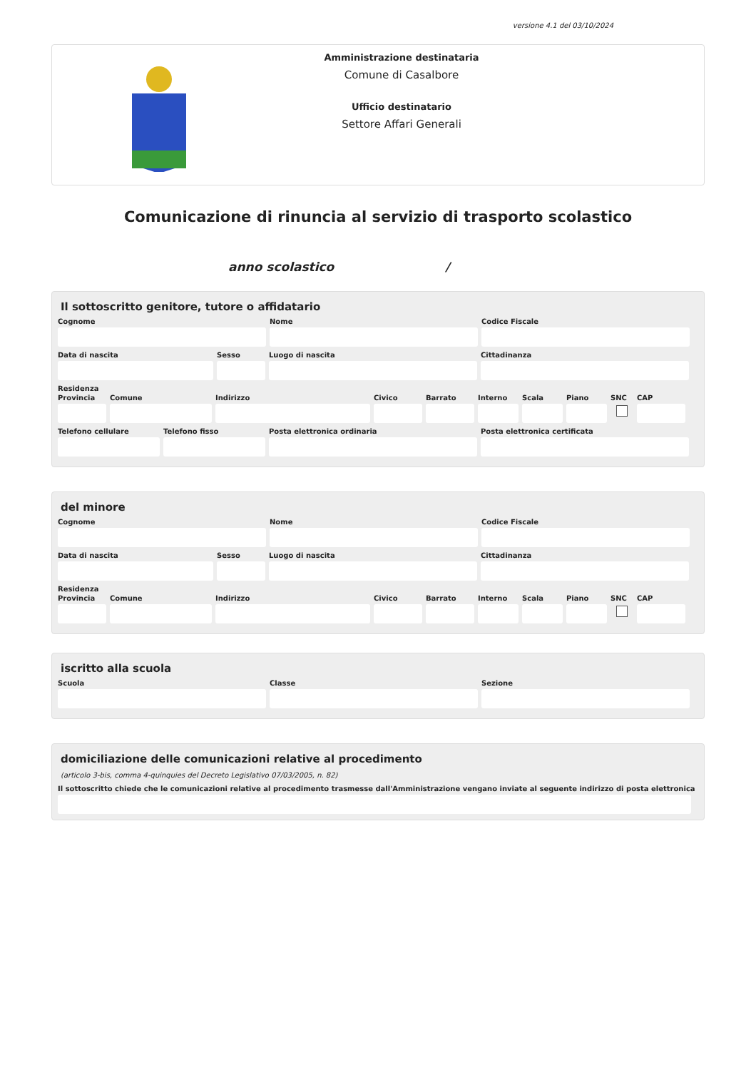versione 4.1 del 03/10/2024
Amministrazione destinataria
Comune di Casalbore
Ufficio destinatario
Settore Affari Generali
Comunicazione di rinuncia al servizio di trasporto scolastico
anno scolastico /
Il sottoscritto genitore, tutore o affidatario
Cognome Nome Codice Fiscale
Data di nascita Sesso Luogo di nascita Cittadinanza
Residenza
Provincia
Comune Indirizzo Civico Barrato Interno
Scala Piano SNC CAP
Telefono cellulare
Telefono fisso Posta elettronica ordinaria Posta elettronica certificata
del minore
Cognome Nome Codice Fiscale
Data di nascita Sesso Luogo di nascita Cittadinanza
Residenza
Provincia
Comune Indirizzo Civico Barrato Interno
Scala Piano SNC CAP
iscritto alla scuola
Scuola Classe Sezione
domiciliazione delle comunicazioni relative al procedimento
(articolo 3-bis, comma 4-quinquies del Decreto Legislativo 07/03/2005, n. 82)
Il sottoscritto chiede che le comunicazioni relative al procedimento trasmesse dall'Amministrazione vengano inviate al seguente indirizzo di posta elettronica